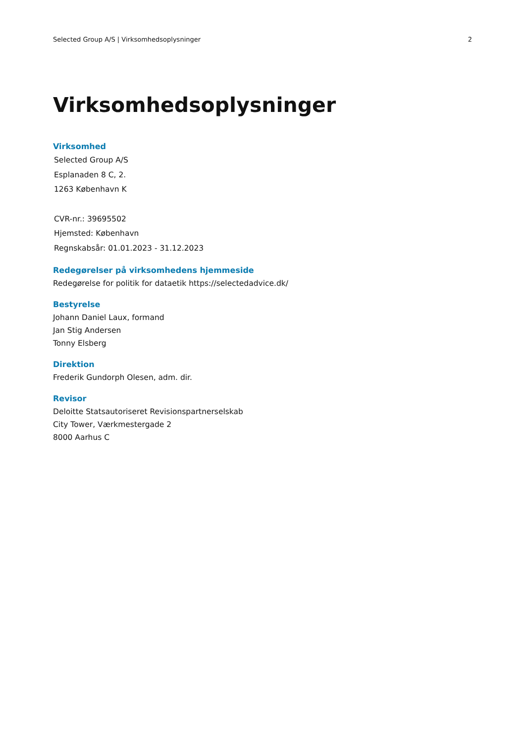Selected Group A/S | Virksomhedsoplysninger 2
Virksomhedsoplysninger
Virksomhed
Selected Group A/S
Esplanaden 8 C, 2.
1263 København K
CVR-nr.: 39695502
Hjemsted: København
Regnskabsår: 01.01.2023 - 31.12.2023
Redegørelser på virksomhedens hjemmeside
Redegørelse for politik for dataetik https://selectedadvice.dk/
Bestyrelse
Johann Daniel Laux, formand
Jan Stig Andersen
Tonny Elsberg
Direktion
Frederik Gundorph Olesen, adm. dir.
Revisor
Deloitte Statsautoriseret Revisionspartnerselskab
City Tower, Værkmestergade 2
8000 Aarhus C